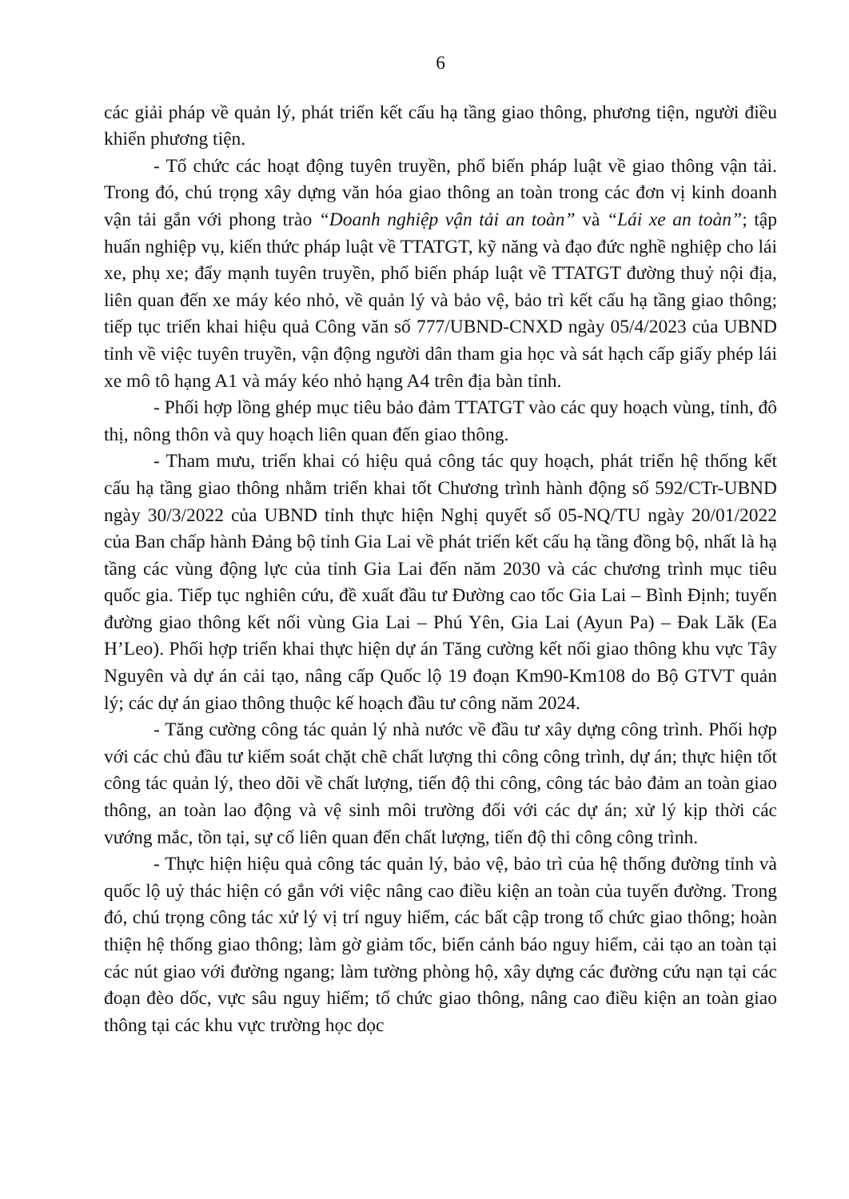6
các giải pháp về quản lý, phát triển kết cấu hạ tầng giao thông, phương tiện, người điều khiển phương tiện.
- Tổ chức các hoạt động tuyên truyền, phổ biến pháp luật về giao thông vận tải. Trong đó, chú trọng xây dựng văn hóa giao thông an toàn trong các đơn vị kinh doanh vận tải gắn với phong trào “Doanh nghiệp vận tải an toàn” và “Lái xe an toàn”; tập huấn nghiệp vụ, kiến thức pháp luật về TTATGT, kỹ năng và đạo đức nghề nghiệp cho lái xe, phụ xe; đẩy mạnh tuyên truyền, phổ biến pháp luật về TTATGT đường thuỷ nội địa, liên quan đến xe máy kéo nhỏ, về quản lý và bảo vệ, bảo trì kết cấu hạ tầng giao thông; tiếp tục triển khai hiệu quả Công văn số 777/UBND-CNXD ngày 05/4/2023 của UBND tỉnh về việc tuyên truyền, vận động người dân tham gia học và sát hạch cấp giấy phép lái xe mô tô hạng A1 và máy kéo nhỏ hạng A4 trên địa bàn tỉnh.
- Phối hợp lồng ghép mục tiêu bảo đảm TTATGT vào các quy hoạch vùng, tỉnh, đô thị, nông thôn và quy hoạch liên quan đến giao thông.
- Tham mưu, triển khai có hiệu quả công tác quy hoạch, phát triển hệ thống kết cấu hạ tầng giao thông nhằm triển khai tốt Chương trình hành động số 592/CTr-UBND ngày 30/3/2022 của UBND tỉnh thực hiện Nghị quyết số 05-NQ/TU ngày 20/01/2022 của Ban chấp hành Đảng bộ tỉnh Gia Lai về phát triển kết cấu hạ tầng đồng bộ, nhất là hạ tầng các vùng động lực của tỉnh Gia Lai đến năm 2030 và các chương trình mục tiêu quốc gia. Tiếp tục nghiên cứu, đề xuất đầu tư Đường cao tốc Gia Lai – Bình Định; tuyến đường giao thông kết nối vùng Gia Lai – Phú Yên, Gia Lai (Ayun Pa) – Đak Lăk (Ea H’Leo). Phối hợp triển khai thực hiện dự án Tăng cường kết nối giao thông khu vực Tây Nguyên và dự án cải tạo, nâng cấp Quốc lộ 19 đoạn Km90-Km108 do Bộ GTVT quản lý; các dự án giao thông thuộc kế hoạch đầu tư công năm 2024.
- Tăng cường công tác quản lý nhà nước về đầu tư xây dựng công trình. Phối hợp với các chủ đầu tư kiểm soát chặt chẽ chất lượng thi công công trình, dự án; thực hiện tốt công tác quản lý, theo dõi về chất lượng, tiến độ thi công, công tác bảo đảm an toàn giao thông, an toàn lao động và vệ sinh môi trường đối với các dự án; xử lý kịp thời các vướng mắc, tồn tại, sự cố liên quan đến chất lượng, tiến độ thi công công trình.
- Thực hiện hiệu quả công tác quản lý, bảo vệ, bảo trì của hệ thống đường tỉnh và quốc lộ uỷ thác hiện có gắn với việc nâng cao điều kiện an toàn của tuyến đường. Trong đó, chú trọng công tác xử lý vị trí nguy hiểm, các bất cập trong tổ chức giao thông; hoàn thiện hệ thống giao thông; làm gờ giảm tốc, biển cảnh báo nguy hiểm, cải tạo an toàn tại các nút giao với đường ngang; làm tường phòng hộ, xây dựng các đường cứu nạn tại các đoạn đèo dốc, vực sâu nguy hiểm; tổ chức giao thông, nâng cao điều kiện an toàn giao thông tại các khu vực trường học dọc